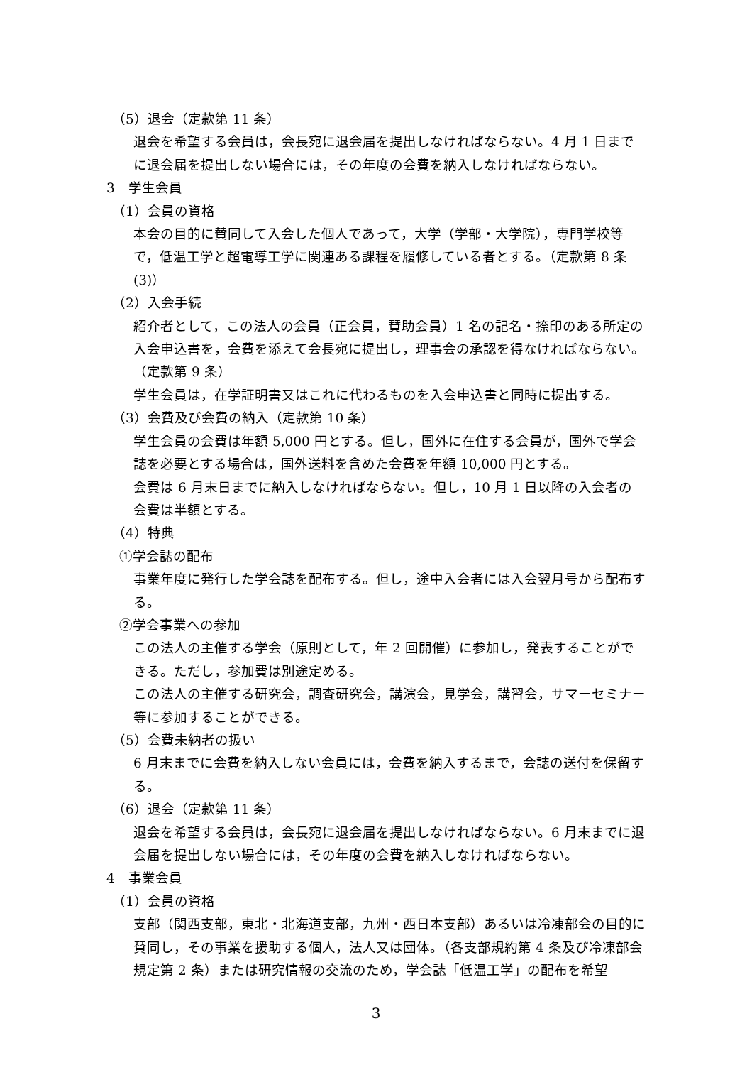（5）退会（定款第 11 条）
退会を希望する会員は，会長宛に退会届を提出しなければならない。4 月 1 日までに退会届を提出しない場合には，その年度の会費を納入しなければならない。
3　学生会員
（1）会員の資格
本会の目的に賛同して入会した個人であって，大学（学部・大学院），専門学校等で，低温工学と超電導工学に関連ある課程を履修している者とする。（定款第 8 条(3)）
（2）入会手続
紹介者として，この法人の会員（正会員，賛助会員）1 名の記名・捺印のある所定の入会申込書を，会費を添えて会長宛に提出し，理事会の承認を得なければならない。（定款第 9 条）
学生会員は，在学証明書又はこれに代わるものを入会申込書と同時に提出する。
（3）会費及び会費の納入（定款第 10 条）
学生会員の会費は年額 5,000 円とする。但し，国外に在住する会員が，国外で学会誌を必要とする場合は，国外送料を含めた会費を年額 10,000 円とする。
会費は 6 月末日までに納入しなければならない。但し，10 月 1 日以降の入会者の会費は半額とする。
（4）特典
①学会誌の配布
事業年度に発行した学会誌を配布する。但し，途中入会者には入会翌月号から配布する。
②学会事業への参加
この法人の主催する学会（原則として，年 2 回開催）に参加し，発表することができる。ただし，参加費は別途定める。
この法人の主催する研究会，調査研究会，講演会，見学会，講習会，サマーセミナー等に参加することができる。
（5）会費未納者の扱い
6 月末までに会費を納入しない会員には，会費を納入するまで，会誌の送付を保留する。
（6）退会（定款第 11 条）
退会を希望する会員は，会長宛に退会届を提出しなければならない。6 月末までに退会届を提出しない場合には，その年度の会費を納入しなければならない。
4　事業会員
（1）会員の資格
支部（関西支部，東北・北海道支部，九州・西日本支部）あるいは冷凍部会の目的に賛同し，その事業を援助する個人，法人又は団体。（各支部規約第 4 条及び冷凍部会規定第 2 条）または研究情報の交流のため，学会誌「低温工学」の配布を希望
3